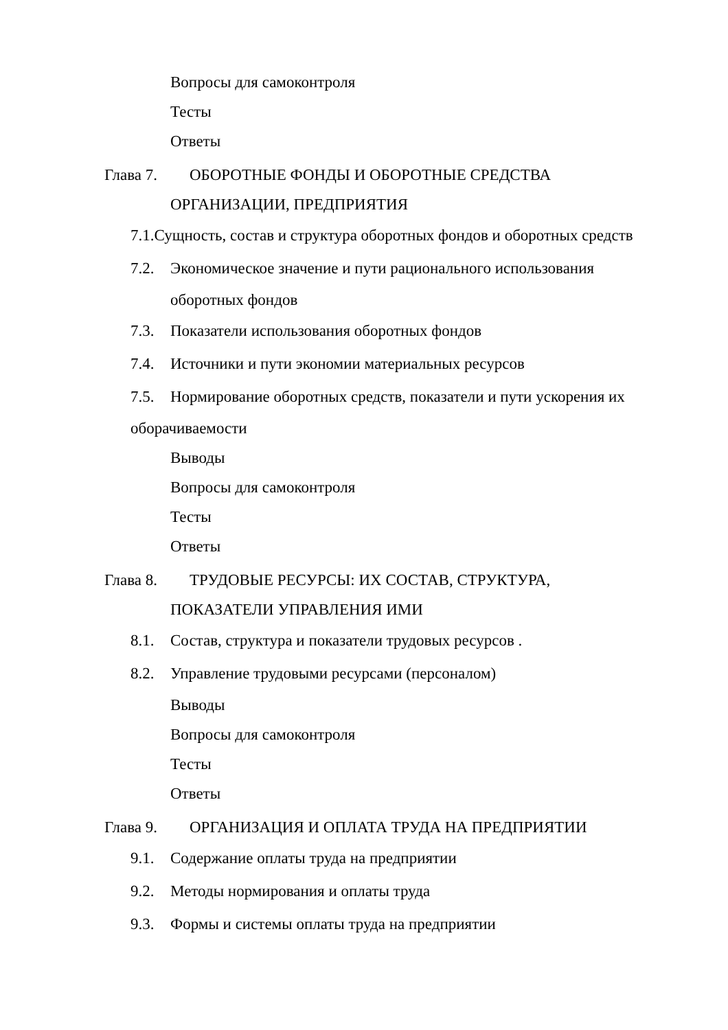Вопросы для самоконтроля
Тесты
Ответы
Глава 7. ОБОРОТНЫЕ ФОНДЫ И ОБОРОТНЫЕ СРЕДСТВА
ОРГАНИЗАЦИИ, ПРЕДПРИЯТИЯ
7.1.Сущность, состав и структура оборотных фондов и оборотных средств
7.2. Экономическое значение и пути рационального использования
оборотных фондов
7.3. Показатели использования оборотных фондов
7.4. Источники и пути экономии материальных ресурсов
7.5. Нормирование оборотных средств, показатели и пути ускорения их
оборачиваемости
Выводы
Вопросы для самоконтроля
Тесты
Ответы
Глава 8. ТРУДОВЫЕ РЕСУРСЫ: ИХ СОСТАВ, СТРУКТУРА,
ПОКАЗАТЕЛИ УПРАВЛЕНИЯ ИМИ
8.1. Состав, структура и показатели трудовых ресурсов .
8.2. Управление трудовыми ресурсами (персоналом)
Выводы
Вопросы для самоконтроля
Тесты
Ответы
Глава 9. ОРГАНИЗАЦИЯ И ОПЛАТА ТРУДА НА ПРЕДПРИЯТИИ
9.1. Содержание оплаты труда на предприятии
9.2. Методы нормирования и оплаты труда
9.3. Формы и системы оплаты труда на предприятии